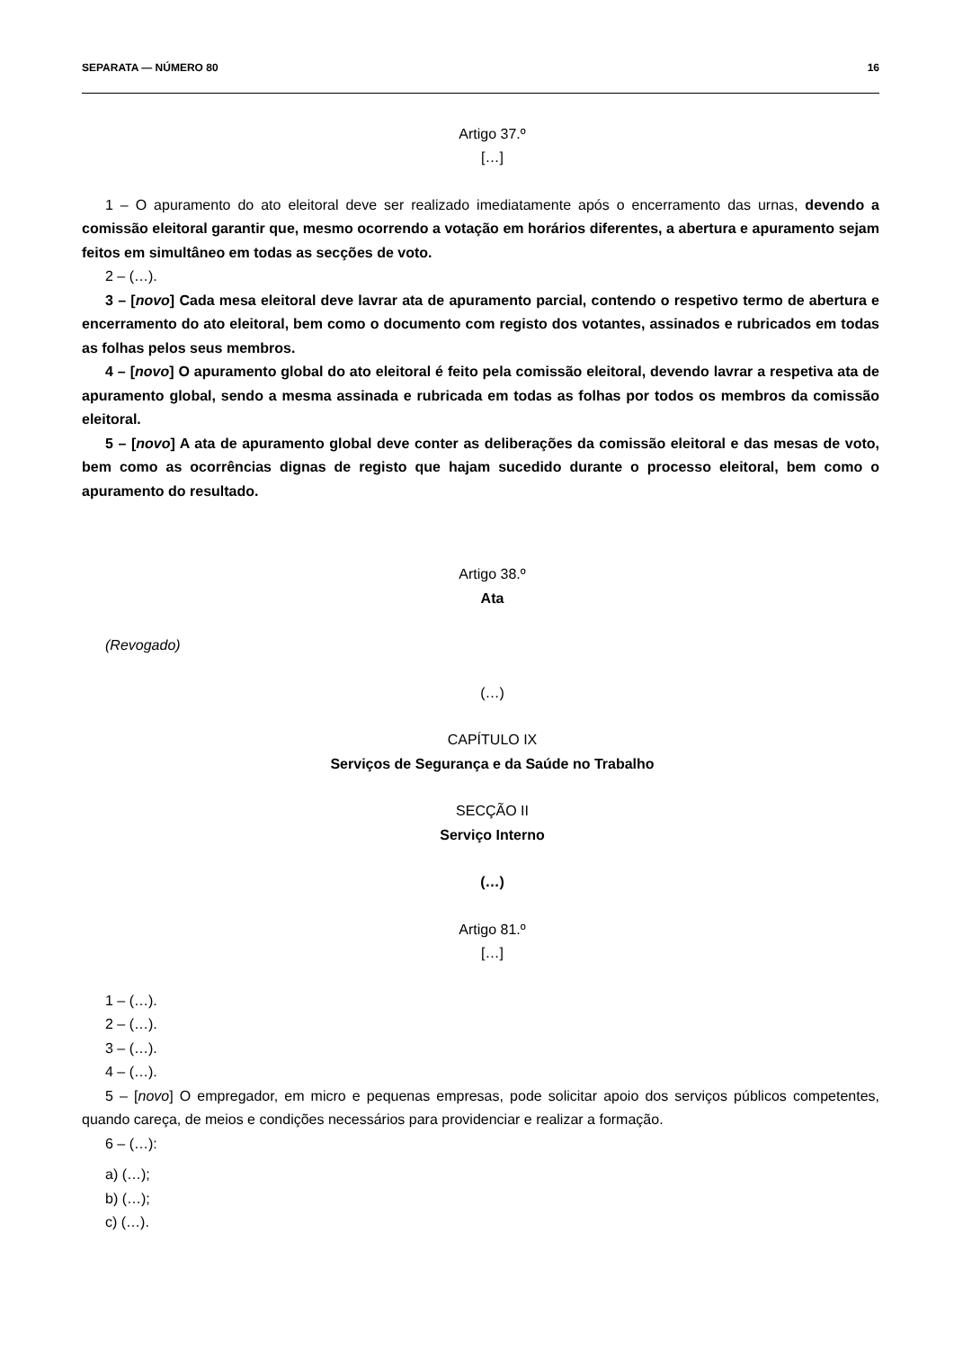SEPARATA — NÚMERO 80 16
Artigo 37.º
[…]
1 – O apuramento do ato eleitoral deve ser realizado imediatamente após o encerramento das urnas, devendo a comissão eleitoral garantir que, mesmo ocorrendo a votação em horários diferentes, a abertura e apuramento sejam feitos em simultâneo em todas as secções de voto.
2 – (…).
3 – [novo] Cada mesa eleitoral deve lavrar ata de apuramento parcial, contendo o respetivo termo de abertura e encerramento do ato eleitoral, bem como o documento com registo dos votantes, assinados e rubricados em todas as folhas pelos seus membros.
4 – [novo] O apuramento global do ato eleitoral é feito pela comissão eleitoral, devendo lavrar a respetiva ata de apuramento global, sendo a mesma assinada e rubricada em todas as folhas por todos os membros da comissão eleitoral.
5 – [novo] A ata de apuramento global deve conter as deliberações da comissão eleitoral e das mesas de voto, bem como as ocorrências dignas de registo que hajam sucedido durante o processo eleitoral, bem como o apuramento do resultado.
Artigo 38.º
Ata
(Revogado)
(…)
CAPÍTULO IX
Serviços de Segurança e da Saúde no Trabalho
SECÇÃO II
Serviço Interno
(…)
Artigo 81.º
[…]
1 – (…).
2 – (…).
3 – (…).
4 – (…).
5 – [novo] O empregador, em micro e pequenas empresas, pode solicitar apoio dos serviços públicos competentes, quando careça, de meios e condições necessários para providenciar e realizar a formação.
6 – (…):
a) (…);
b) (…);
c) (…).